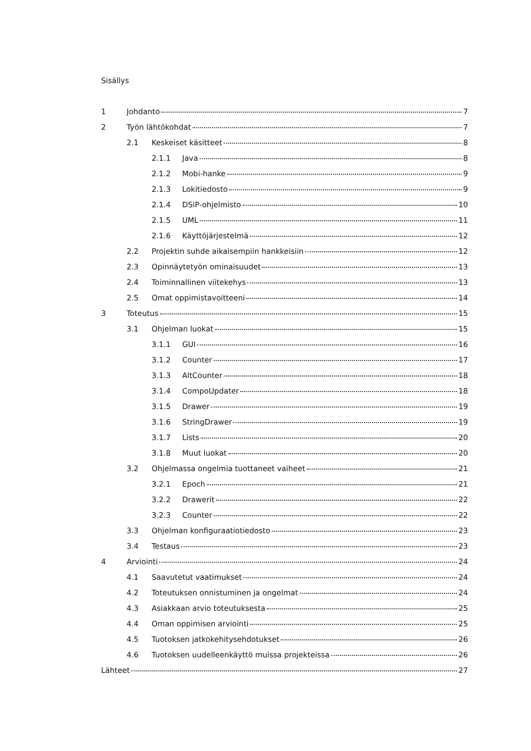Sisällys
1 Johdanto 7
2 Työn lähtökohdat 7
2.1 Keskeiset käsitteet 8
2.1.1 Java 8
2.1.2 Mobi-hanke 9
2.1.3 Lokitiedosto 9
2.1.4 DSiP-ohjelmisto 10
2.1.5 UML 11
2.1.6 Käyttöjärjestelmä 12
2.2 Projektin suhde aikaisempiin hankkeisiin 12
2.3 Opinnäytetyön ominaisuudet 13
2.4 Toiminnallinen viitekehys 13
2.5 Omat oppimistavoitteeni 14
3 Toteutus 15
3.1 Ohjelman luokat 15
3.1.1 GUI 16
3.1.2 Counter 17
3.1.3 AltCounter 18
3.1.4 CompoUpdater 18
3.1.5 Drawer 19
3.1.6 StringDrawer 19
3.1.7 Lists 20
3.1.8 Muut luokat 20
3.2 Ohjelmassa ongelmia tuottaneet vaiheet 21
3.2.1 Epoch 21
3.2.2 Drawerit 22
3.2.3 Counter 22
3.3 Ohjelman konfiguraatiotiedosto 23
3.4 Testaus 23
4 Arviointi 24
4.1 Saavutetut vaatimukset 24
4.2 Toteutuksen onnistuminen ja ongelmat 24
4.3 Asiakkaan arvio toteutuksesta 25
4.4 Oman oppimisen arviointi 25
4.5 Tuotoksen jatkokehitysehdotukset 26
4.6 Tuotoksen uudelleenkäyttö muissa projekteissa 26
Lähteet 27